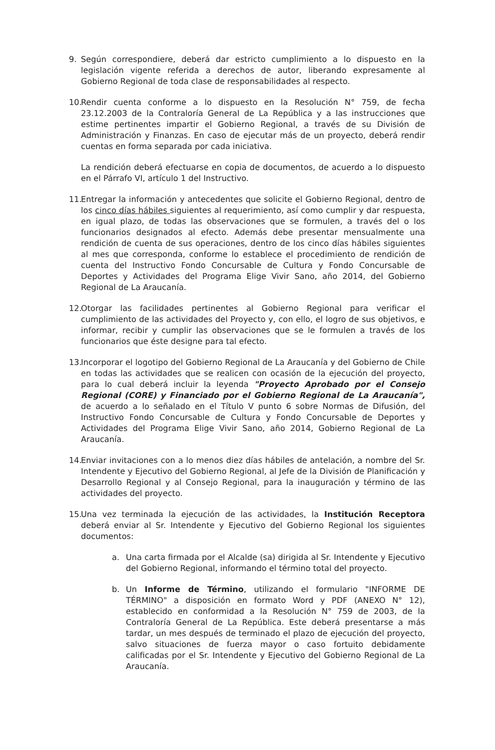9. Según correspondiere, deberá dar estricto cumplimiento a lo dispuesto en la legislación vigente referida a derechos de autor, liberando expresamente al Gobierno Regional de toda clase de responsabilidades al respecto.
10.
Rendir cuenta conforme a lo dispuesto en la Resolución N° 759, de fecha 23.12.2003 de la Contraloría General de La República y a las instrucciones que estime pertinentes impartir el Gobierno Regional, a través de su División de Administración y Finanzas. En caso de ejecutar más de un proyecto, deberá rendir cuentas en forma separada por cada iniciativa.
La rendición deberá efectuarse en copia de documentos, de acuerdo a lo dispuesto en el Párrafo VI, artículo 1 del Instructivo.
11.
Entregar la información y antecedentes que solicite el Gobierno Regional, dentro de los cinco días hábiles siguientes al requerimiento, así como cumplir y dar respuesta, en igual plazo, de todas las observaciones que se formulen, a través del o los funcionarios designados al efecto. Además debe presentar mensualmente una rendición de cuenta de sus operaciones, dentro de los cinco días hábiles siguientes al mes que corresponda, conforme lo establece el procedimiento de rendición de cuenta del Instructivo Fondo Concursable de Cultura y Fondo Concursable de Deportes y Actividades del Programa Elige Vivir Sano, año 2014, del Gobierno Regional de La Araucanía.
12.
Otorgar las facilidades pertinentes al Gobierno Regional para verificar el cumplimiento de las actividades del Proyecto y, con ello, el logro de sus objetivos, e informar, recibir y cumplir las observaciones que se le formulen a través de los funcionarios que éste designe para tal efecto.
13.
Incorporar el logotipo del Gobierno Regional de La Araucanía y del Gobierno de Chile en todas las actividades que se realicen con ocasión de la ejecución del proyecto, para lo cual deberá incluir la leyenda "Proyecto Aprobado por el Consejo Regional (CORE) y Financiado por el Gobierno Regional de La Araucanía", de acuerdo a lo señalado en el Título V punto 6 sobre Normas de Difusión, del Instructivo Fondo Concursable de Cultura y Fondo Concursable de Deportes y Actividades del Programa Elige Vivir Sano, año 2014, Gobierno Regional de La Araucanía.
14.
Enviar invitaciones con a lo menos diez días hábiles de antelación, a nombre del Sr. Intendente y Ejecutivo del Gobierno Regional, al Jefe de la División de Planificación y Desarrollo Regional y al Consejo Regional, para la inauguración y término de las actividades del proyecto.
15.
Una vez terminada la ejecución de las actividades, la Institución Receptora deberá enviar al Sr. Intendente y Ejecutivo del Gobierno Regional los siguientes documentos:
a. Una carta firmada por el Alcalde (sa) dirigida al Sr. Intendente y Ejecutivo del Gobierno Regional, informando el término total del proyecto.
b. Un Informe de Término, utilizando el formulario "INFORME DE TÉRMINO" a disposición en formato Word y PDF (ANEXO N° 12), establecido en conformidad a la Resolución N° 759 de 2003, de la Contraloría General de La República. Este deberá presentarse a más tardar, un mes después de terminado el plazo de ejecución del proyecto, salvo situaciones de fuerza mayor o caso fortuito debidamente calificadas por el Sr. Intendente y Ejecutivo del Gobierno Regional de La Araucanía.